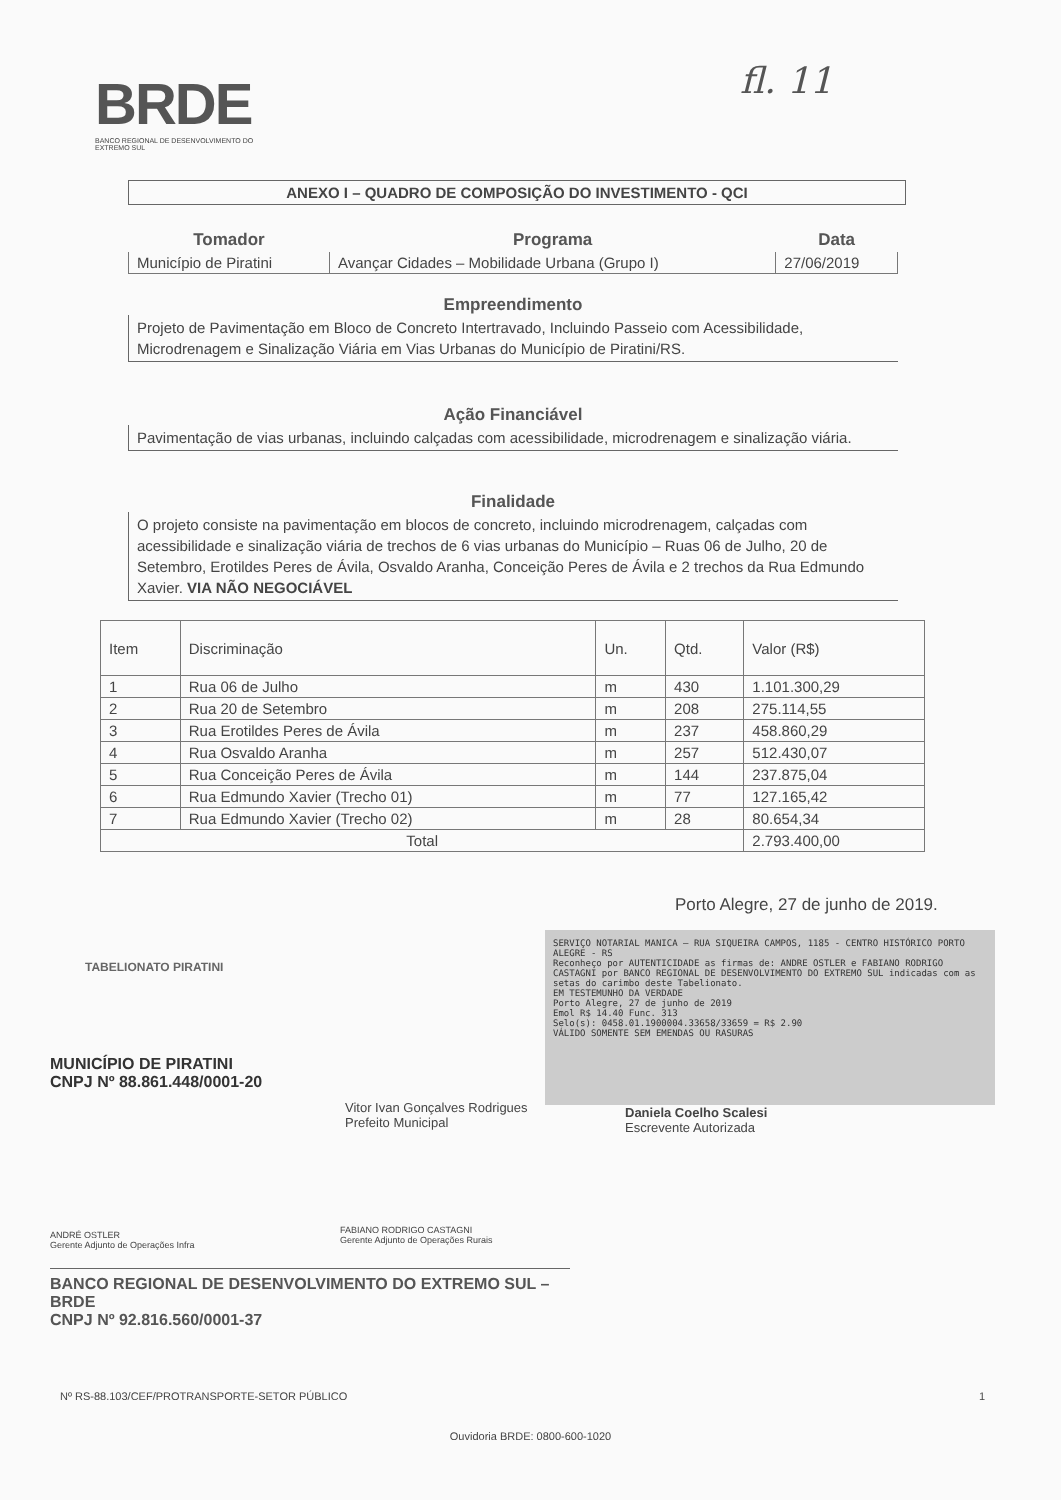BRDE
BANCO REGIONAL DE DESENVOLVIMENTO DO EXTREMO SUL
fl. 11
ANEXO I – QUADRO DE COMPOSIÇÃO DO INVESTIMENTO - QCI
| Tomador | Programa | Data |
| --- | --- | --- |
| Município de Piratini | Avançar Cidades – Mobilidade Urbana (Grupo I) | 27/06/2019 |
Empreendimento
Projeto de Pavimentação em Bloco de Concreto Intertravado, Incluindo Passeio com Acessibilidade, Microdrenagem e Sinalização Viária em Vias Urbanas do Município de Piratini/RS.
Ação Financiável
Pavimentação de vias urbanas, incluindo calçadas com acessibilidade, microdrenagem e sinalização viária.
Finalidade
O projeto consiste na pavimentação em blocos de concreto, incluindo microdrenagem, calçadas com acessibilidade e sinalização viária de trechos de 6 vias urbanas do Município – Ruas 06 de Julho, 20 de Setembro, Erotildes Peres de Ávila, Osvaldo Aranha, Conceição Peres de Ávila e 2 trechos da Rua Edmundo Xavier. VIA NÃO NEGOCIÁVEL
| Item | Discriminação | Un. | Qtd. | Valor (R$) |
| --- | --- | --- | --- | --- |
| 1 | Rua 06 de Julho | m | 430 | 1.101.300,29 |
| 2 | Rua 20 de Setembro | m | 208 | 275.114,55 |
| 3 | Rua Erotildes Peres de Ávila | m | 237 | 458.860,29 |
| 4 | Rua Osvaldo Aranha | m | 257 | 512.430,07 |
| 5 | Rua Conceição Peres de Ávila | m | 144 | 237.875,04 |
| 6 | Rua Edmundo Xavier (Trecho 01) | m | 77 | 127.165,42 |
| 7 | Rua Edmundo Xavier (Trecho 02) | m | 28 | 80.654,34 |
| Total | | | | 2.793.400,00 |
Porto Alegre, 27 de junho de 2019.
TABELIONATO PIRATINI
SERVIÇO NOTARIAL MANICA — RUA SIQUEIRA CAMPOS, 1185 - CENTRO HISTÓRICO PORTO ALEGRE - RS
Reconheço por AUTENTICIDADE as firmas de: ANDRE OSTLER e FABIANO RODRIGO CASTAGNI por BANCO REGIONAL DE DESENVOLVIMENTO DO EXTREMO SUL indicadas com as setas do carimbo deste Tabelionato.
EM TESTEMUNHO DA VERDADE
Porto Alegre, 27 de junho de 2019
Emol R$ 14.40 Func. 313
Selo(s): 0458.01.1900004.33658/33659 = R$ 2.90
VÁLIDO SOMENTE SEM EMENDAS OU RASURAS
Daniela Coelho Scalesi
Escrevente Autorizada
MUNICÍPIO DE PIRATINI
CNPJ Nº 88.861.448/0001-20
Vitor Ivan Gonçalves Rodrigues
Prefeito Municipal
ANDRÉ OSTLER
Gerente Adjunto de Operações Infra
FABIANO RODRIGO CASTAGNI
Gerente Adjunto de Operações Rurais
BANCO REGIONAL DE DESENVOLVIMENTO DO EXTREMO SUL – BRDE
CNPJ Nº 92.816.560/0001-37
Nº RS-88.103/CEF/PROTRANSPORTE-SETOR PÚBLICO 1
Ouvidoria BRDE: 0800-600-1020